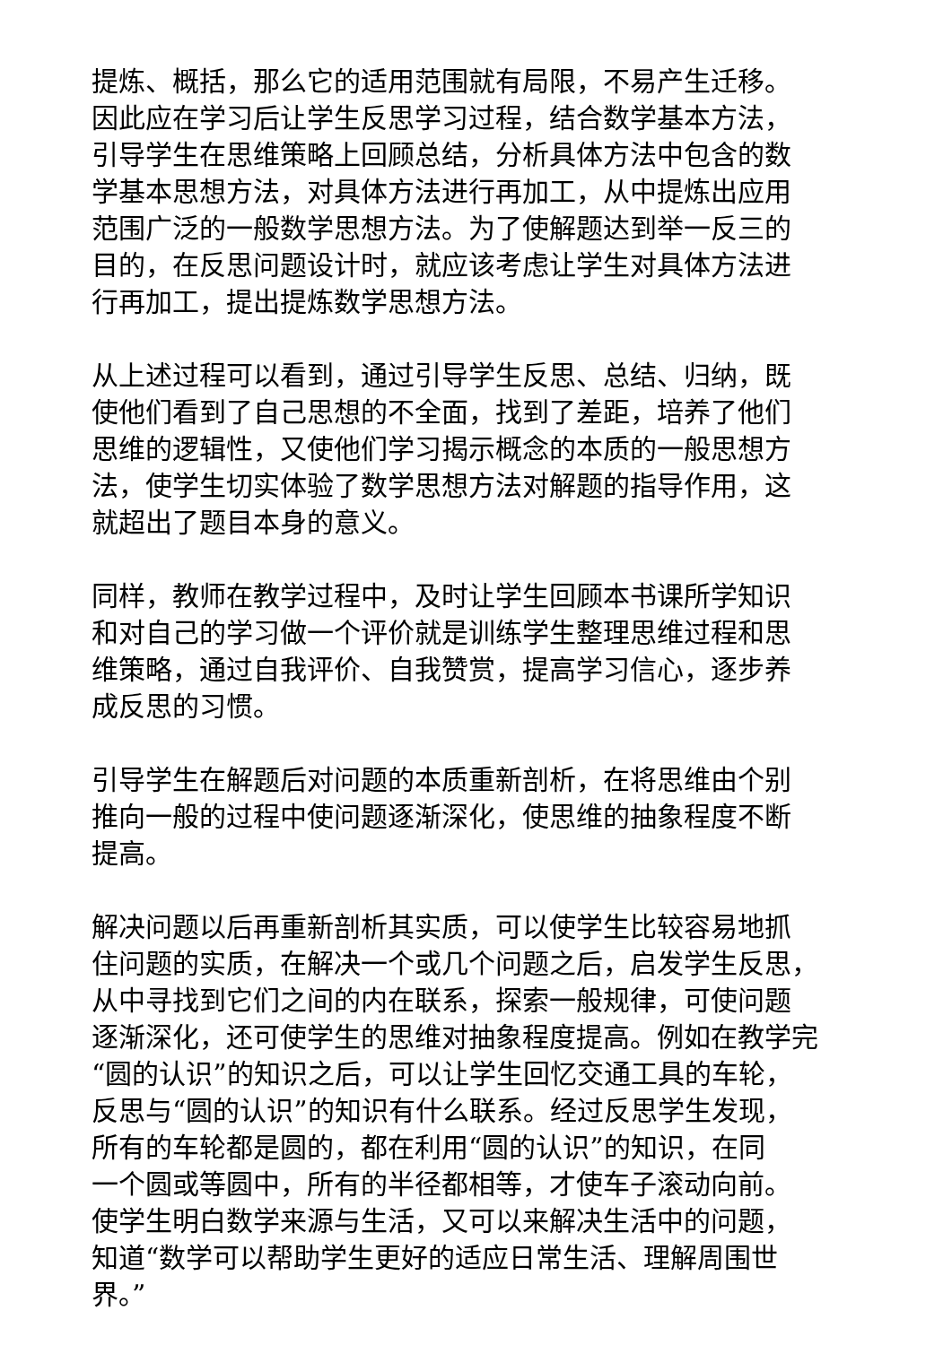提炼、概括，那么它的适用范围就有局限，不易产生迁移。
因此应在学习后让学生反思学习过程，结合数学基本方法，
引导学生在思维策略上回顾总结，分析具体方法中包含的数
学基本思想方法，对具体方法进行再加工，从中提炼出应用
范围广泛的一般数学思想方法。为了使解题达到举一反三的
目的，在反思问题设计时，就应该考虑让学生对具体方法进
行再加工，提出提炼数学思想方法。
从上述过程可以看到，通过引导学生反思、总结、归纳，既
使他们看到了自己思想的不全面，找到了差距，培养了他们
思维的逻辑性，又使他们学习揭示概念的本质的一般思想方
法，使学生切实体验了数学思想方法对解题的指导作用，这
就超出了题目本身的意义。
同样，教师在教学过程中，及时让学生回顾本书课所学知识
和对自己的学习做一个评价就是训练学生整理思维过程和思
维策略，通过自我评价、自我赞赏，提高学习信心，逐步养
成反思的习惯。
引导学生在解题后对问题的本质重新剖析，在将思维由个别
推向一般的过程中使问题逐渐深化，使思维的抽象程度不断
提高。
解决问题以后再重新剖析其实质，可以使学生比较容易地抓
住问题的实质，在解决一个或几个问题之后，启发学生反思，
从中寻找到它们之间的内在联系，探索一般规律，可使问题
逐渐深化，还可使学生的思维对抽象程度提高。例如在教学完
“圆的认识”的知识之后，可以让学生回忆交通工具的车轮，
反思与“圆的认识”的知识有什么联系。经过反思学生发现，
所有的车轮都是圆的，都在利用“圆的认识”的知识，在同
一个圆或等圆中，所有的半径都相等，才使车子滚动向前。
使学生明白数学来源与生活，又可以来解决生活中的问题，
知道“数学可以帮助学生更好的适应日常生活、理解周围世
界。”